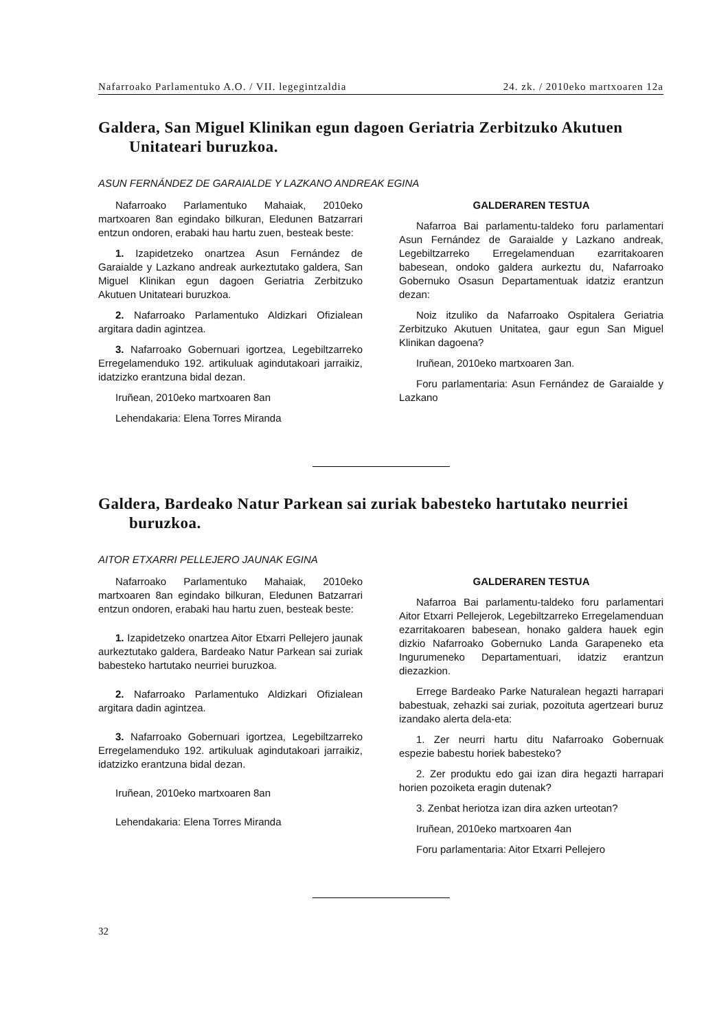Nafarroako Parlamentuko A.O. / VII. legegintzaldia 24. zk. / 2010eko martxoaren 12a
Galdera, San Miguel Klinikan egun dagoen Geriatria Zerbitzuko Akutuen Unitateari buruzkoa.
ASUN FERNÁNDEZ DE GARAIALDE Y LAZKANO ANDREAK EGINA
Nafarroako Parlamentuko Mahaiak, 2010eko martxoaren 8an egindako bilkuran, Eledunen Batzarrari entzun ondoren, erabaki hau hartu zuen, besteak beste:
1. Izapidetzeko onartzea Asun Fernández de Garaialde y Lazkano andreak aurkeztutako galdera, San Miguel Klinikan egun dagoen Geriatria Zerbitzuko Akutuen Unitateari buruzkoa.
2. Nafarroako Parlamentuko Aldizkari Ofizialean argitara dadin agintzea.
3. Nafarroako Gobernuari igortzea, Legebiltzarreko Erregelamenduko 192. artikuluak agindutakoari jarraikiz, idatzizko erantzuna bidal dezan.
Iruñean, 2010eko martxoaren 8an
Lehendakaria: Elena Torres Miranda
GALDERAREN TESTUA
Nafarroa Bai parlamentu-taldeko foru parlamentari Asun Fernández de Garaialde y Lazkano andreak, Legebiltzarreko Erregelamenduan ezarritakoaren babesean, ondoko galdera aurkeztu du, Nafarroako Gobernuko Osasun Departamentuak idatziz erantzun dezan:
Noiz itzuliko da Nafarroako Ospitalera Geriatria Zerbitzuko Akutuen Unitatea, gaur egun San Miguel Klinikan dagoena?
Iruñean, 2010eko martxoaren 3an.
Foru parlamentaria: Asun Fernández de Garaialde y Lazkano
Galdera, Bardeako Natur Parkean sai zuriak babesteko hartutako neurriei buruzkoa.
AITOR ETXARRI PELLEJERO JAUNAK EGINA
Nafarroako Parlamentuko Mahaiak, 2010eko martxoaren 8an egindako bilkuran, Eledunen Batzarrari entzun ondoren, erabaki hau hartu zuen, besteak beste:
1. Izapidetzeko onartzea Aitor Etxarri Pellejero jaunak aurkeztutako galdera, Bardeako Natur Parkean sai zuriak babesteko hartutako neurriei buruzkoa.
2. Nafarroako Parlamentuko Aldizkari Ofizialean argitara dadin agintzea.
3. Nafarroako Gobernuari igortzea, Legebiltzarreko Erregelamenduko 192. artikuluak agindutakoari jarraikiz, idatzizko erantzuna bidal dezan.
Iruñean, 2010eko martxoaren 8an
Lehendakaria: Elena Torres Miranda
GALDERAREN TESTUA
Nafarroa Bai parlamentu-taldeko foru parlamentari Aitor Etxarri Pellejerok, Legebiltzarreko Erregelamenduan ezarritakoaren babesean, honako galdera hauek egin dizkio Nafarroako Gobernuko Landa Garapeneko eta Ingurumeneko Departamentuari, idatziz erantzun diezazkion.
Errege Bardeako Parke Naturalean hegazti harrapari babestuak, zehazki sai zuriak, pozoituta agertzeari buruz izandako alerta dela-eta:
1. Zer neurri hartu ditu Nafarroako Gobernuak espezie babestu horiek babesteko?
2. Zer produktu edo gai izan dira hegazti harrapari horien pozoiketa eragin dutenak?
3. Zenbat heriotza izan dira azken urteotan?
Iruñean, 2010eko martxoaren 4an
Foru parlamentaria: Aitor Etxarri Pellejero
32